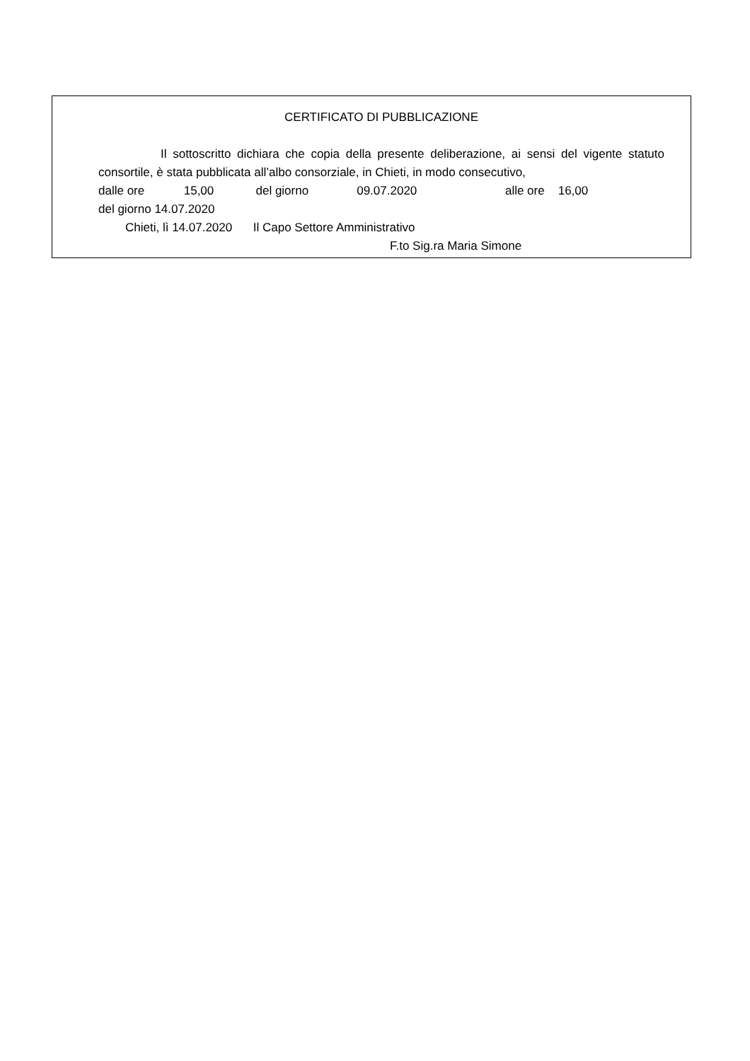CERTIFICATO DI PUBBLICAZIONE
Il sottoscritto dichiara che copia della presente deliberazione, ai sensi del vigente statuto consortile, è stata pubblicata all’albo consorziale, in Chieti, in modo consecutivo,
dalle ore 15,00 del giorno 09.07.2020 alle ore 16,00
del giorno 14.07.2020
Chieti, lì 14.07.2020 Il Capo Settore Amministrativo
F.to Sig.ra Maria Simone